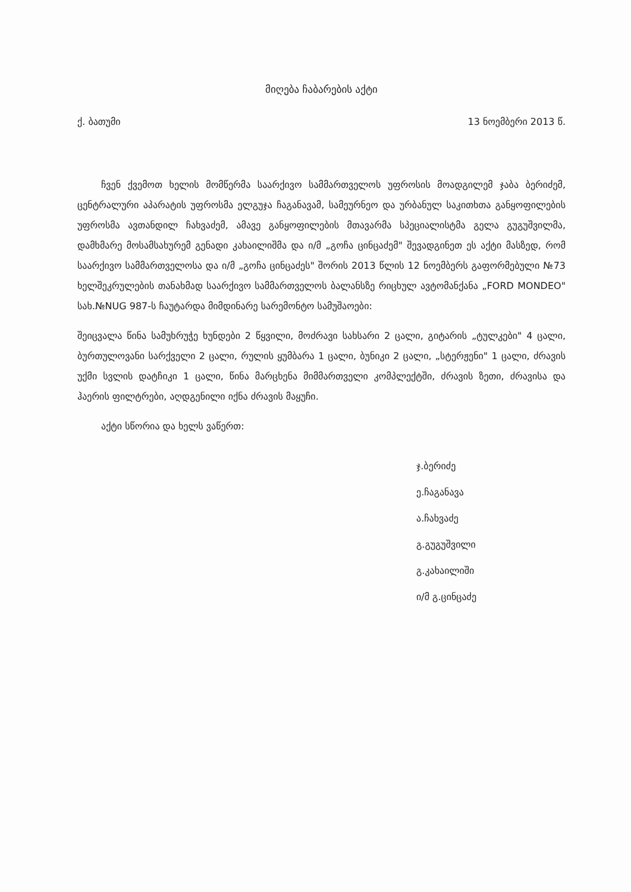მიღება ჩაბარების აქტი
ქ. ბათუმი 13 ნოემბერი 2013 წ.
ჩვენ ქვემოთ ხელის მომწერმა საარქივო სამმართველოს უფროსის მოადგილემ ჯაბა ბერიძემ, ცენტრალური აპარატის უფროსმა ელგუჯა ჩაგანავამ, სამეურნეო და ურბანულ საკითხთა განყოფილების უფროსმა ავთანდილ ჩახვაძემ, ამავე განყოფილების მთავარმა სპეციალისტმა გელა გუგუშვილმა, დამხმარე მოსამსახურემ გენადი კახაილიშმა და ი/მ „გოჩა ცინცაძემ" შევადგინეთ ეს აქტი მასზედ, რომ საარქივო სამმართველოსა და ი/მ „გოჩა ცინცაძეს" შორის 2013 წლის 12 ნოემბერს გაფორმებული №73 ხელშეკრულების თანახმად საარქივო სამმართველოს ბალანსზე რიცხულ ავტომანქანა „FORD MONDEO" სახ.№NUG 987-ს ჩაუტარდა მიმდინარე სარემონტო სამუშაოები:
შეიცვალა წინა სამუხრუჭე ხუნდები 2 წყვილი, მოძრავი სახსარი 2 ცალი, გიტარის „ტულკები" 4 ცალი, ბურთულოვანი სარქველი 2 ცალი, რულის ყუმბარა 1 ცალი, ბუნიკი 2 ცალი, „სტერჟენი" 1 ცალი, ძრავის უქმი სვლის დატჩიკი 1 ცალი, წინა მარცხენა მიმმართველი კომპლექტში, ძრავის ზეთი, ძრავისა და ჰაერის ფილტრები, აღდგენილი იქნა ძრავის მაყუჩი.
აქტი სწორია და ხელს ვაწერთ:
ჯ.ბერიძე
ე.ჩაგანავა
ა.ჩახვაძე
გ.გუგუშვილი
გ.კახაილიში
ი/მ გ.ცინცაძე